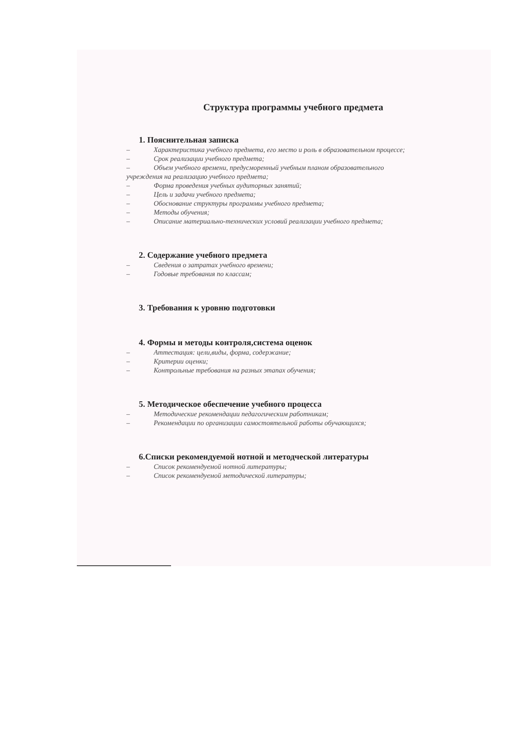Структура программы учебного предмета
1. Пояснительная записка
– Характеристика учебного предмета, его место и роль в образовательном процессе;
– Срок реализации учебного предмета;
– Объем учебного времени, предусмоpенный учебным планом образовательного
учреждения на реализацию учебного предмета;
– Форма проведения учебных аудиторных занятий;
– Цель и задачи учебного предмета;
– Обоснование структуры программы учебного предмета;
– Методы обучения;
– Описание материально-технических условий реализации учебного предмета;
2. Содержание учебного предмета
– Сведения о затратах учебного времени;
– Годовые требования по классам;
3. Требования к уровню подготовки
4. Формы и методы контроля,система оценок
– Аттестация: цели,виды, форма, содержание;
– Критерии оценки;
– Контрольные требования на разных этапах обучения;
5. Методическое обеспечение учебного процесса
– Методические рекомендации педагогическим работникам;
– Рекомендации по организации самостоятельной работы обучающихся;
6.Списки рекомендуемой нотной и методческой литературы
– Список рекомендуемой нотной литературы;
– Список рекомендуемой методической литературы;